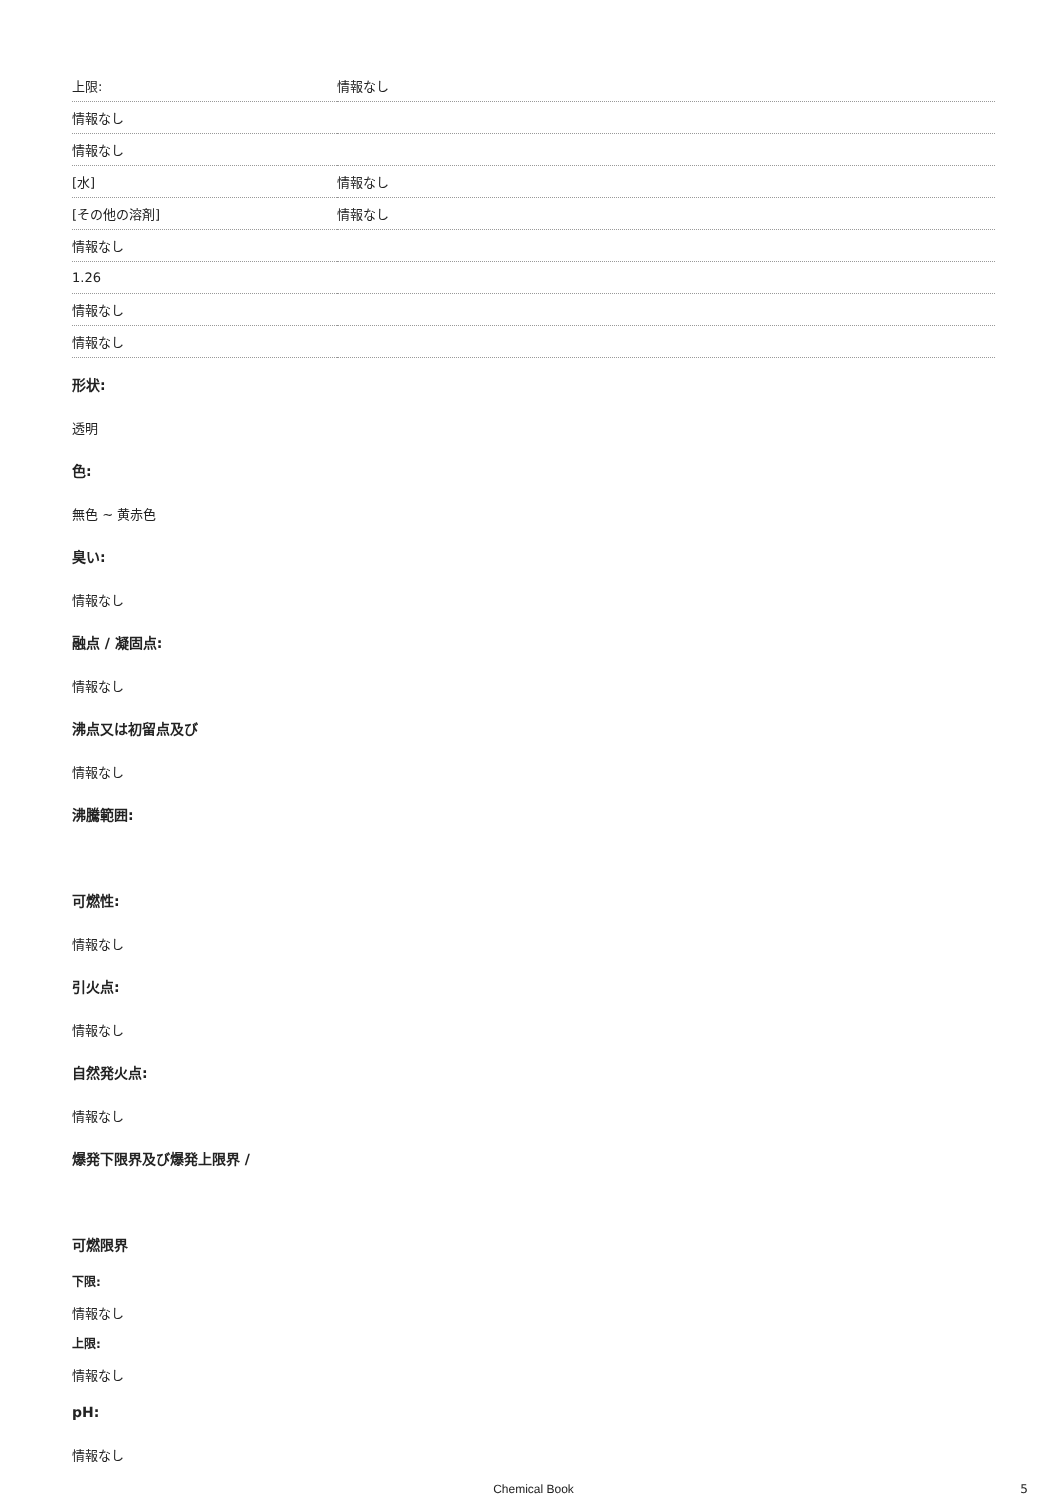| 上限: | 情報なし |
| 情報なし | |
| 情報なし | |
| [水] | 情報なし |
| [その他の溶剤] | 情報なし |
| 情報なし | |
| 1.26 | |
| 情報なし | |
| 情報なし | |
形状:
透明
色:
無色 ~ 黄赤色
臭い:
情報なし
融点 / 凝固点:
情報なし
沸点又は初留点及び
情報なし
沸騰範囲:
可燃性:
情報なし
引火点:
情報なし
自然発火点:
情報なし
爆発下限界及び爆発上限界 /
可燃限界
下限:
情報なし
上限:
情報なし
pH:
情報なし
Chemical Book
5